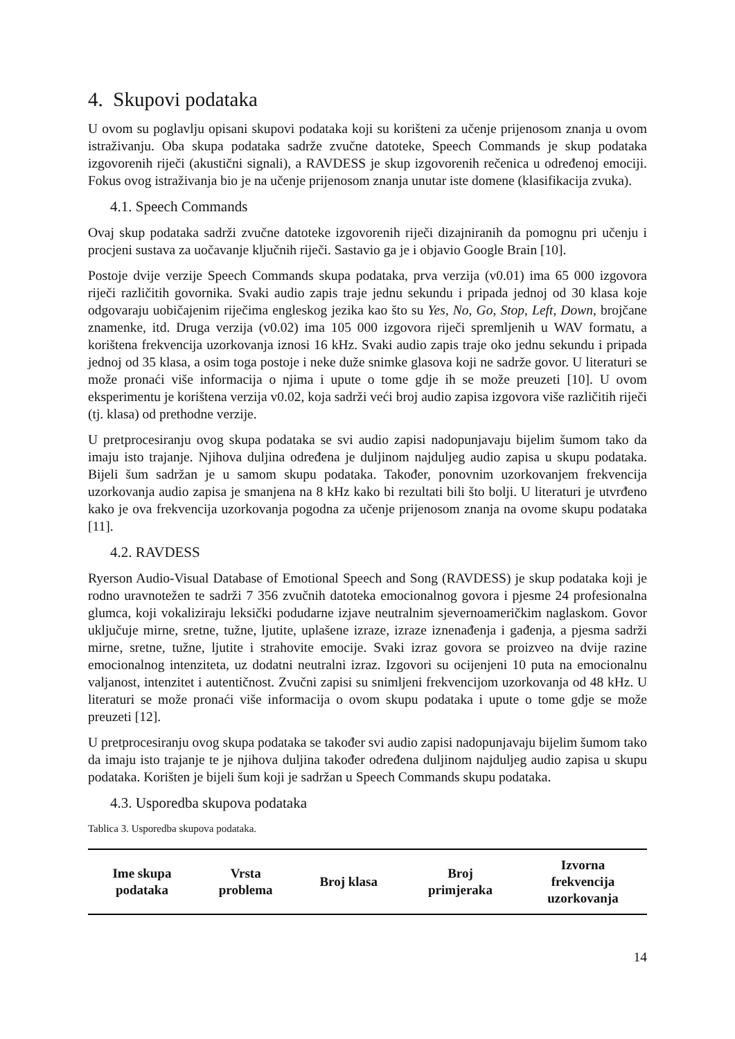4. Skupovi podataka
U ovom su poglavlju opisani skupovi podataka koji su korišteni za učenje prijenosom znanja u ovom istraživanju. Oba skupa podataka sadrže zvučne datoteke, Speech Commands je skup podataka izgovorenih riječi (akustični signali), a RAVDESS je skup izgovorenih rečenica u određenoj emociji. Fokus ovog istraživanja bio je na učenje prijenosom znanja unutar iste domene (klasifikacija zvuka).
4.1. Speech Commands
Ovaj skup podataka sadrži zvučne datoteke izgovorenih riječi dizajniranih da pomognu pri učenju i procjeni sustava za uočavanje ključnih riječi. Sastavio ga je i objavio Google Brain [10].
Postoje dvije verzije Speech Commands skupa podataka, prva verzija (v0.01) ima 65 000 izgovora riječi različitih govornika. Svaki audio zapis traje jednu sekundu i pripada jednoj od 30 klasa koje odgovaraju uobičajenim riječima engleskog jezika kao što su Yes, No, Go, Stop, Left, Down, brojčane znamenke, itd. Druga verzija (v0.02) ima 105 000 izgovora riječi spremljenih u WAV formatu, a korištena frekvencija uzorkovanja iznosi 16 kHz. Svaki audio zapis traje oko jednu sekundu i pripada jednoj od 35 klasa, a osim toga postoje i neke duže snimke glasova koji ne sadrže govor. U literaturi se može pronaći više informacija o njima i upute o tome gdje ih se može preuzeti [10]. U ovom eksperimentu je korištena verzija v0.02, koja sadrži veći broj audio zapisa izgovora više različitih riječi (tj. klasa) od prethodne verzije.
U pretprocesiranju ovog skupa podataka se svi audio zapisi nadopunjavaju bijelim šumom tako da imaju isto trajanje. Njihova duljina određena je duljinom najduljeg audio zapisa u skupu podataka. Bijeli šum sadržan je u samom skupu podataka. Također, ponovnim uzorkovanjem frekvencija uzorkovanja audio zapisa je smanjena na 8 kHz kako bi rezultati bili što bolji. U literaturi je utvrđeno kako je ova frekvencija uzorkovanja pogodna za učenje prijenosom znanja na ovome skupu podataka [11].
4.2. RAVDESS
Ryerson Audio-Visual Database of Emotional Speech and Song (RAVDESS) je skup podataka koji je rodno uravnotežen te sadrži 7 356 zvučnih datoteka emocionalnog govora i pjesme 24 profesionalna glumca, koji vokaliziraju leksički podudarne izjave neutralnim sjevernoameričkim naglaskom. Govor uključuje mirne, sretne, tužne, ljutite, uplašene izraze, izraze iznenađenja i gađenja, a pjesma sadrži mirne, sretne, tužne, ljutite i strahovite emocije. Svaki izraz govora se proizveo na dvije razine emocionalnog intenziteta, uz dodatni neutralni izraz. Izgovori su ocijenjeni 10 puta na emocionalnu valjanost, intenzitet i autentičnost. Zvučni zapisi su snimljeni frekvencijom uzorkovanja od 48 kHz. U literaturi se može pronaći više informacija o ovom skupu podataka i upute o tome gdje se može preuzeti [12].
U pretprocesiranju ovog skupa podataka se također svi audio zapisi nadopunjavaju bijelim šumom tako da imaju isto trajanje te je njihova duljina također određena duljinom najduljeg audio zapisa u skupu podataka. Korišten je bijeli šum koji je sadržan u Speech Commands skupu podataka.
4.3. Usporedba skupova podataka
Tablica 3. Usporedba skupova podataka.
| Ime skupa podataka | Vrsta problema | Broj klasa | Broj primjeraka | Izvorna frekvencija uzorkovanja |
| --- | --- | --- | --- | --- |
14